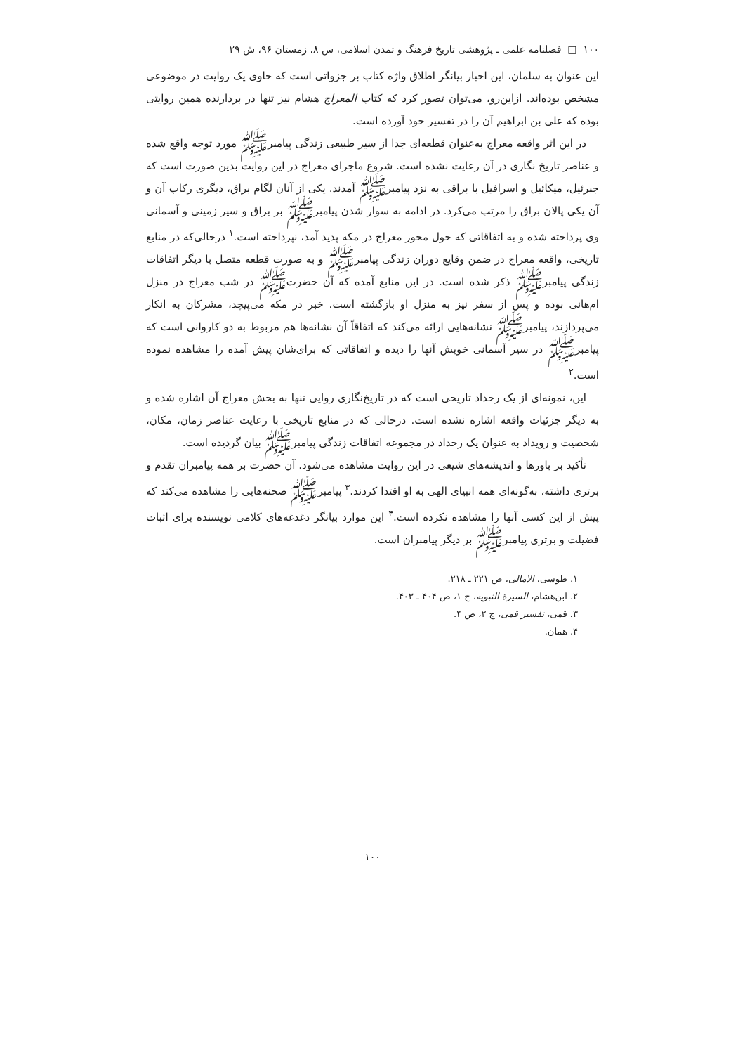۱۰۰ □ فصلنامه علمی ـ پژوهشی تاریخ فرهنگ و تمدن اسلامی، س ۸، زمستان ۹۶، ش ۲۹
این عنوان به سلمان، این اخبار بیانگر اطلاق واژه کتاب بر جزواتی است که حاوی یک روایت در موضوعی مشخص بوده‌اند. ازاین‌رو، می‌توان تصور کرد که کتاب المعراج هشام نیز تنها در بردارنده همین روایتی بوده که علی بن ابراهیم آن را در تفسیر خود آورده است.
در این اثر واقعه معراج به‌عنوان قطعه‌ای جدا از سیر طبیعی زندگی پیامبرﷺ مورد توجه واقع شده و عناصر تاریخ نگاری در آن رعایت نشده است. شروع ماجرای معراج در این روایت بدین صورت است که جبرئیل، میکائیل و اسرافیل با براقی به نزد پیامبرﷺ آمدند. یکی از آنان لگام براق، دیگری رکاب آن و آن یکی پالان براق را مرتب می‌کرد. در ادامه به سوار شدن پیامبرﷺ بر براق و سیر زمینی و آسمانی وی پرداخته شده و به اتفاقاتی که حول محور معراج در مکه پدید آمد، نپرداخته است.<sup>۱</sup> درحالی‌که در منابع تاریخی، واقعه معراج در ضمن وقایع دوران زندگی پیامبرﷺ و به صورت قطعه متصل با دیگر اتفاقات زندگی پیامبرﷺ ذکر شده است. در این منابع آمده که آن حضرتﷺ در شب معراج در منزل ام‌هانی بوده و پس از سفر نیز به منزل او بازگشته است. خبر در مکه می‌پیچد، مشرکان به انکار می‌پردازند، پیامبرﷺ نشانه‌هایی ارائه می‌کند که اتفاقاً آن نشانه‌ها هم مربوط به دو کاروانی است که پیامبرﷺ در سیر آسمانی خویش آنها را دیده و اتفاقاتی که برای‌شان پیش آمده را مشاهده نموده است.<sup>۲</sup>
این، نمونه‌ای از یک رخداد تاریخی است که در تاریخ‌نگاری روایی تنها به بخش معراج آن اشاره شده و به دیگر جزئیات واقعه اشاره نشده است. درحالی که در منابع تاریخی با رعایت عناصر زمان، مکان، شخصیت و رویداد به عنوان یک رخداد در مجموعه اتفاقات زندگی پیامبرﷺ بیان گردیده است.
تأکید بر باورها و اندیشه‌های شیعی در این روایت مشاهده می‌شود. آن حضرت بر همه پیامبران تقدم و برتری داشته، به‌گونه‌ای همه انبیای الهی به او اقتدا کردند.<sup>۳</sup> پیامبرﷺ صحنه‌هایی را مشاهده می‌کند که پیش از این کسی آنها را مشاهده نکرده است.<sup>۴</sup> این موارد بیانگر دغدغه‌های کلامی نویسنده برای اثبات فضیلت و برتری پیامبرﷺ بر دیگر پیامبران است.
۱. طوسی، الامالی، ص ۲۲۱ ـ ۲۱۸.
۲. ابن‌هشام، السیرة النبویه، ج ۱، ص ۴۰۴ ـ ۴۰۳.
۳. قمی، تفسیر قمی، ج ۲، ص ۴.
۴. همان.
۱۰۰